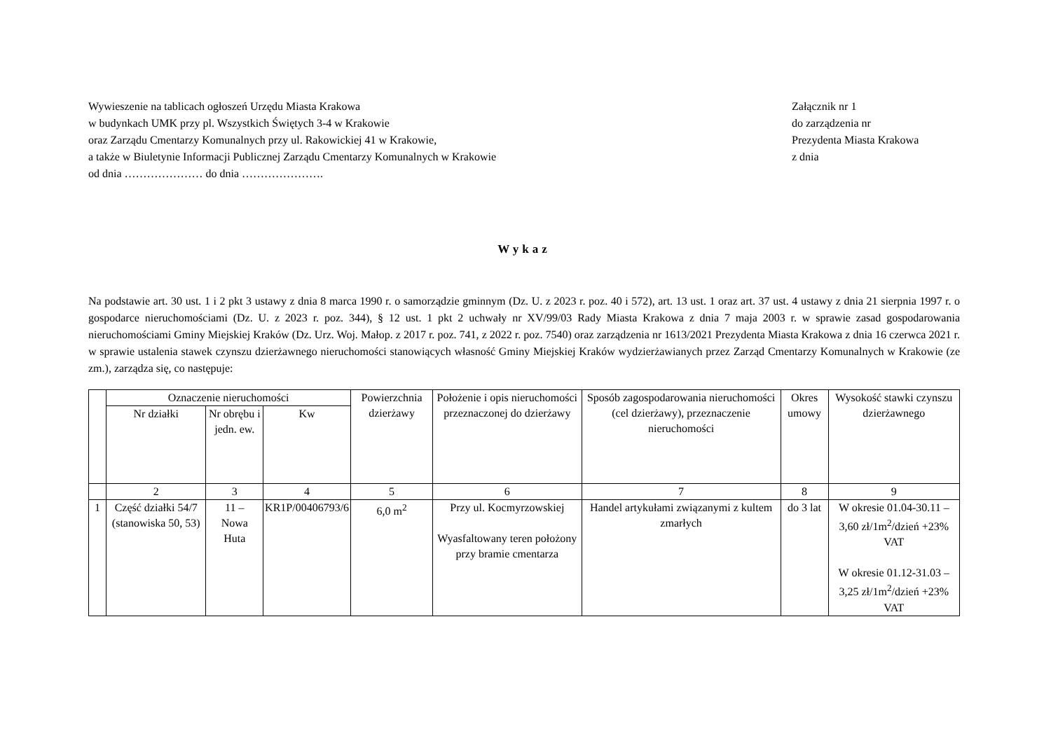Wywieszenie na tablicach ogłoszeń Urzędu Miasta Krakowa
w budynkach UMK przy pl. Wszystkich Świętych 3-4 w Krakowie
oraz Zarządu Cmentarzy Komunalnych przy ul. Rakowickiej 41 w Krakowie,
a także w Biuletynie Informacji Publicznej Zarządu Cmentarzy Komunalnych w Krakowie
od dnia ………………… do dnia ………………….
Załącznik nr 1
do zarządzenia nr
Prezydenta Miasta Krakowa
z dnia
Wykaz
Na podstawie art. 30 ust. 1 i 2 pkt 3 ustawy z dnia 8 marca 1990 r. o samorządzie gminnym (Dz. U. z 2023 r. poz. 40 i 572), art. 13 ust. 1 oraz art. 37 ust. 4 ustawy z dnia 21 sierpnia 1997 r. o gospodarce nieruchomościami (Dz. U. z 2023 r. poz. 344), § 12 ust. 1 pkt 2 uchwały nr XV/99/03 Rady Miasta Krakowa z dnia 7 maja 2003 r. w sprawie zasad gospodarowania nieruchomościami Gminy Miejskiej Kraków (Dz. Urz. Woj. Małop. z 2017 r. poz. 741, z 2022 r. poz. 7540) oraz zarządzenia nr 1613/2021 Prezydenta Miasta Krakowa z dnia 16 czerwca 2021 r. w sprawie ustalenia stawek czynszu dzierżawnego nieruchomości stanowiących własność Gminy Miejskiej Kraków wydzierżawianych przez Zarząd Cmentarzy Komunalnych w Krakowie (ze zm.), zarządza się, co następuje:
| | Oznaczenie nieruchomości | | | Powierzchnia dzierżawy | Położenie i opis nieruchomości przeznaczonej do dzierżawy | Sposób zagospodarowania nieruchomości (cel dzierżawy), przeznaczenie nieruchomości | Okres umowy | Wysokość stawki czynszu dzierżawnego |
| --- | --- | --- | --- | --- | --- | --- | --- | --- |
| | Nr działki | Nr obrębu i jedn. ew. | Kw | | | | | |
| | 2 | 3 | 4 | 5 | 6 | 7 | 8 | 9 |
| 1 | Część działki 54/7 (stanowiska 50, 53) | 11 – Nowa Huta | KR1P/00406793/6 | 6,0 m<sup>2</sup> | Przy ul. Kocmyrzowskiej Wyasfaltowany teren położony przy bramie cmentarza | Handel artykułami związanymi z kultem zmarłych | do 3 lat | W okresie 01.04-30.11 – 3,60 zł/1m<sup>2</sup>/dzień +23% VAT W okresie 01.12-31.03 – 3,25 zł/1m<sup>2</sup>/dzień +23% VAT |